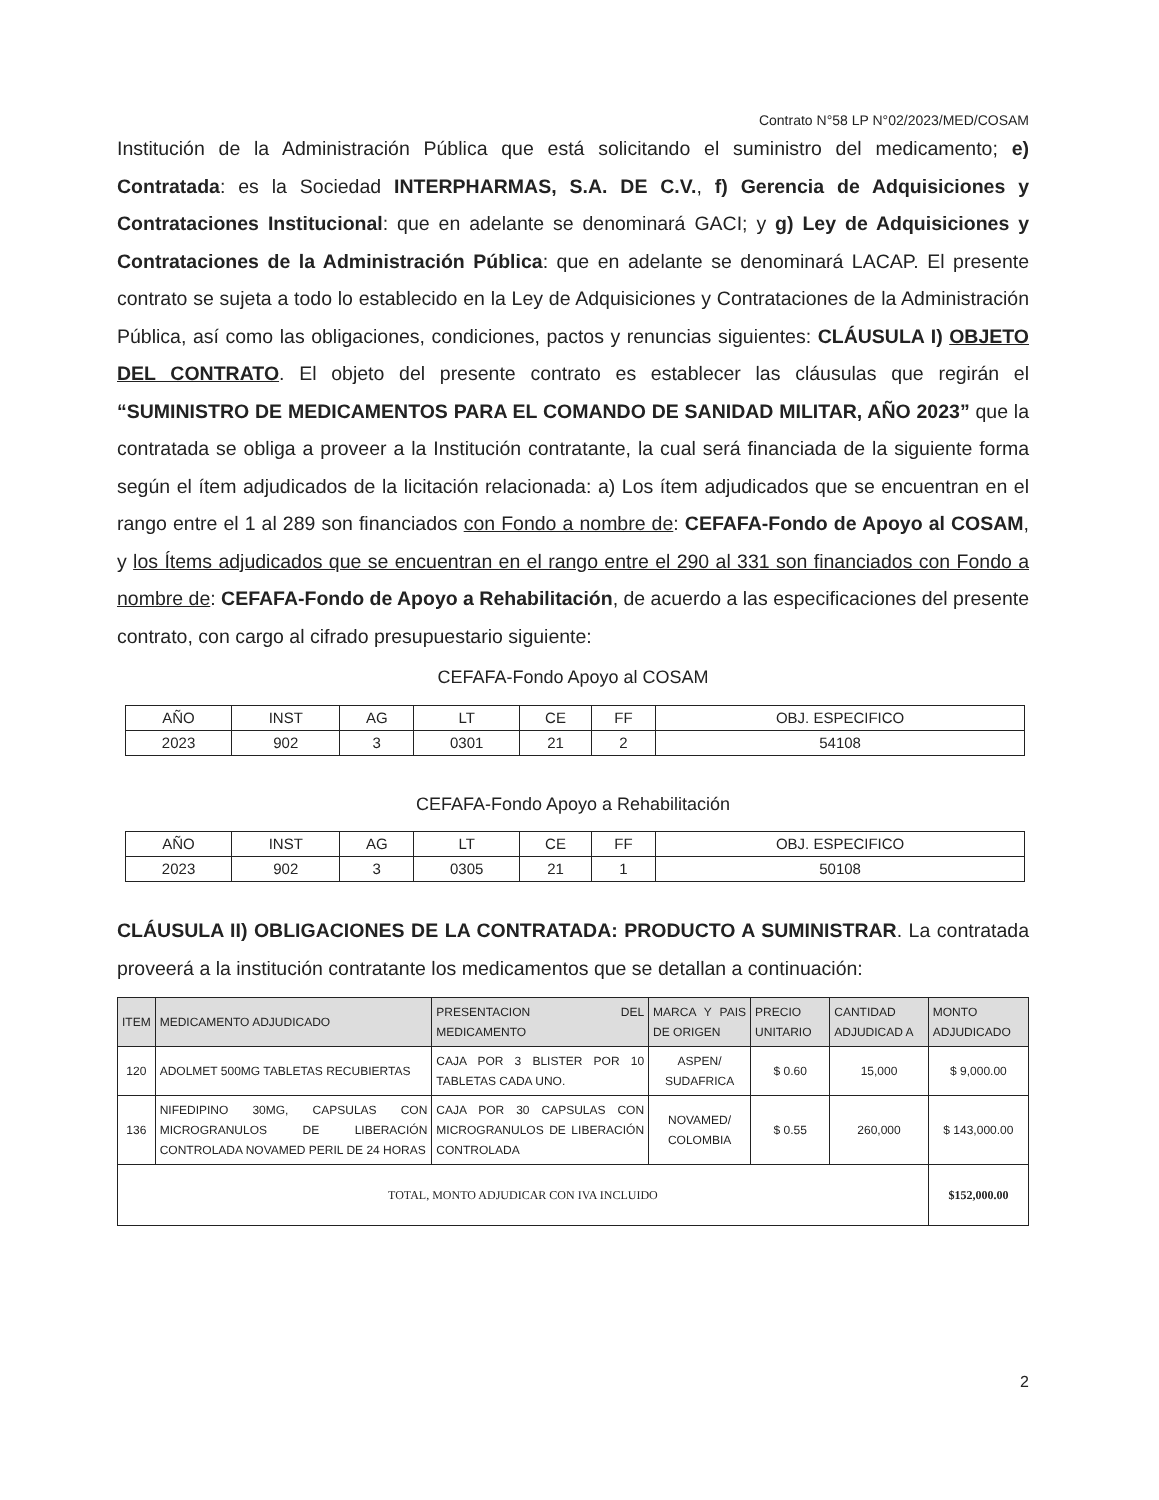Contrato N°58 LP N°02/2023/MED/COSAM
Institución de la Administración Pública que está solicitando el suministro del medicamento; e) Contratada: es la Sociedad INTERPHARMAS, S.A. DE C.V., f) Gerencia de Adquisiciones y Contrataciones Institucional: que en adelante se denominará GACI; y g) Ley de Adquisiciones y Contrataciones de la Administración Pública: que en adelante se denominará LACAP. El presente contrato se sujeta a todo lo establecido en la Ley de Adquisiciones y Contrataciones de la Administración Pública, así como las obligaciones, condiciones, pactos y renuncias siguientes: CLÁUSULA I) OBJETO DEL CONTRATO. El objeto del presente contrato es establecer las cláusulas que regirán el “SUMINISTRO DE MEDICAMENTOS PARA EL COMANDO DE SANIDAD MILITAR, AÑO 2023” que la contratada se obliga a proveer a la Institución contratante, la cual será financiada de la siguiente forma según el ítem adjudicados de la licitación relacionada: a) Los ítem adjudicados que se encuentran en el rango entre el 1 al 289 son financiados con Fondo a nombre de: CEFAFA-Fondo de Apoyo al COSAM, y los Ítems adjudicados que se encuentran en el rango entre el 290 al 331 son financiados con Fondo a nombre de: CEFAFA-Fondo de Apoyo a Rehabilitación, de acuerdo a las especificaciones del presente contrato, con cargo al cifrado presupuestario siguiente:
CEFAFA-Fondo Apoyo al COSAM
| AÑO | INST | AG | LT | CE | FF | OBJ. ESPECIFICO |
| 2023 | 902 | 3 | 0301 | 21 | 2 | 54108 |
CEFAFA-Fondo Apoyo a Rehabilitación
| AÑO | INST | AG | LT | CE | FF | OBJ. ESPECIFICO |
| 2023 | 902 | 3 | 0305 | 21 | 1 | 50108 |
CLÁUSULA II) OBLIGACIONES DE LA CONTRATADA: PRODUCTO A SUMINISTRAR. La contratada proveerá a la institución contratante los medicamentos que se detallan a continuación:
| ITEM | MEDICAMENTO ADJUDICADO | PRESENTACION DEL MEDICAMENTO | MARCA Y PAIS DE ORIGEN | PRECIO UNITARIO | CANTIDAD ADJUDICAD A | MONTO ADJUDICADO |
| --- | --- | --- | --- | --- | --- | --- |
| 120 | ADOLMET 500MG TABLETAS RECUBIERTAS | CAJA POR 3 BLISTER POR 10 TABLETAS CADA UNO. | ASPEN/ SUDAFRICA | $ 0.60 | 15,000 | $ 9,000.00 |
| 136 | NIFEDIPINO 30MG, CAPSULAS CON MICROGRANULOS DE LIBERACIÓN CONTROLADA NOVAMED PERIL DE 24 HORAS | CAJA POR 30 CAPSULAS CON MICROGRANULOS DE LIBERACIÓN CONTROLADA | NOVAMED/ COLOMBIA | $ 0.55 | 260,000 | $ 143,000.00 |
| TOTAL, MONTO ADJUDICAR CON IVA INCLUIDO | | | | | | $152,000.00 |
2